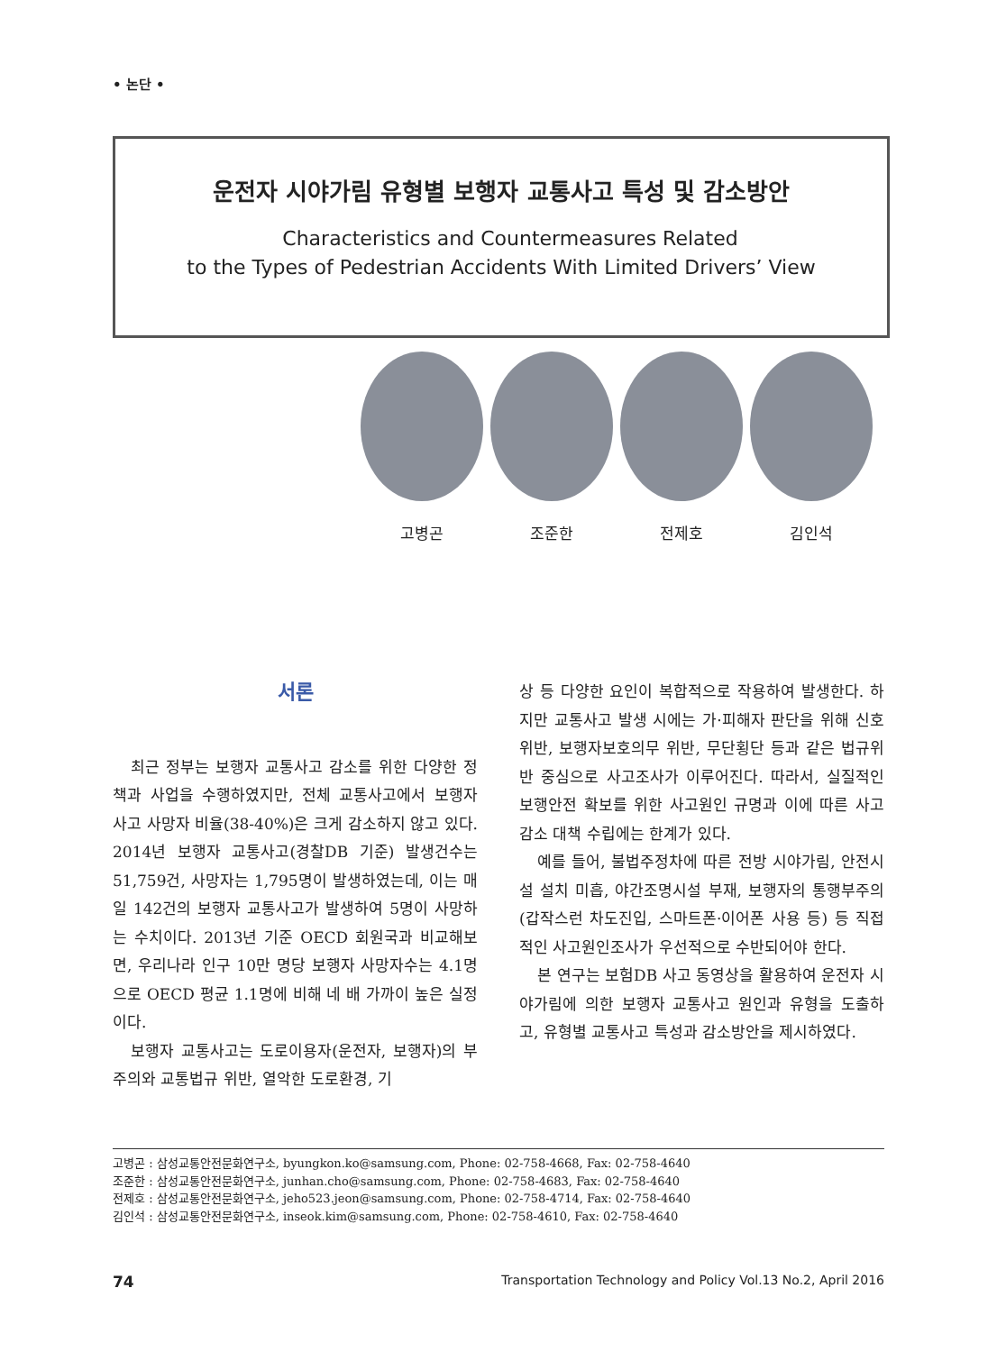• 논단 •
운전자 시야가림 유형별 보행자 교통사고 특성 및 감소방안
Characteristics and Countermeasures Related
to the Types of Pedestrian Accidents With Limited Drivers’ View
고병곤 조준한 전제호 김인석
서론
최근 정부는 보행자 교통사고 감소를 위한 다양한 정책과 사업을 수행하였지만, 전체 교통사고에서 보행자 사고 사망자 비율(38-40%)은 크게 감소하지 않고 있다. 2014년 보행자 교통사고(경찰DB 기준) 발생건수는 51,759건, 사망자는 1,795명이 발생하였는데, 이는 매일 142건의 보행자 교통사고가 발생하여 5명이 사망하는 수치이다. 2013년 기준 OECD 회원국과 비교해보면, 우리나라 인구 10만 명당 보행자 사망자수는 4.1명으로 OECD 평균 1.1명에 비해 네 배 가까이 높은 실정이다.
보행자 교통사고는 도로이용자(운전자, 보행자)의 부주의와 교통법규 위반, 열악한 도로환경, 기
상 등 다양한 요인이 복합적으로 작용하여 발생한다. 하지만 교통사고 발생 시에는 가·피해자 판단을 위해 신호위반, 보행자보호의무 위반, 무단횡단 등과 같은 법규위반 중심으로 사고조사가 이루어진다. 따라서, 실질적인 보행안전 확보를 위한 사고원인 규명과 이에 따른 사고감소 대책 수립에는 한계가 있다.
예를 들어, 불법주정차에 따른 전방 시야가림, 안전시설 설치 미흡, 야간조명시설 부재, 보행자의 통행부주의(갑작스런 차도진입, 스마트폰·이어폰 사용 등) 등 직접적인 사고원인조사가 우선적으로 수반되어야 한다.
본 연구는 보험DB 사고 동영상을 활용하여 운전자 시야가림에 의한 보행자 교통사고 원인과 유형을 도출하고, 유형별 교통사고 특성과 감소방안을 제시하였다.
고병곤 : 삼성교통안전문화연구소, byungkon.ko@samsung.com, Phone: 02-758-4668, Fax: 02-758-4640
조준한 : 삼성교통안전문화연구소, junhan.cho@samsung.com, Phone: 02-758-4683, Fax: 02-758-4640
전제호 : 삼성교통안전문화연구소, jeho523.jeon@samsung.com, Phone: 02-758-4714, Fax: 02-758-4640
김인석 : 삼성교통안전문화연구소, inseok.kim@samsung.com, Phone: 02-758-4610, Fax: 02-758-4640
74 Transportation Technology and Policy Vol.13 No.2, April 2016